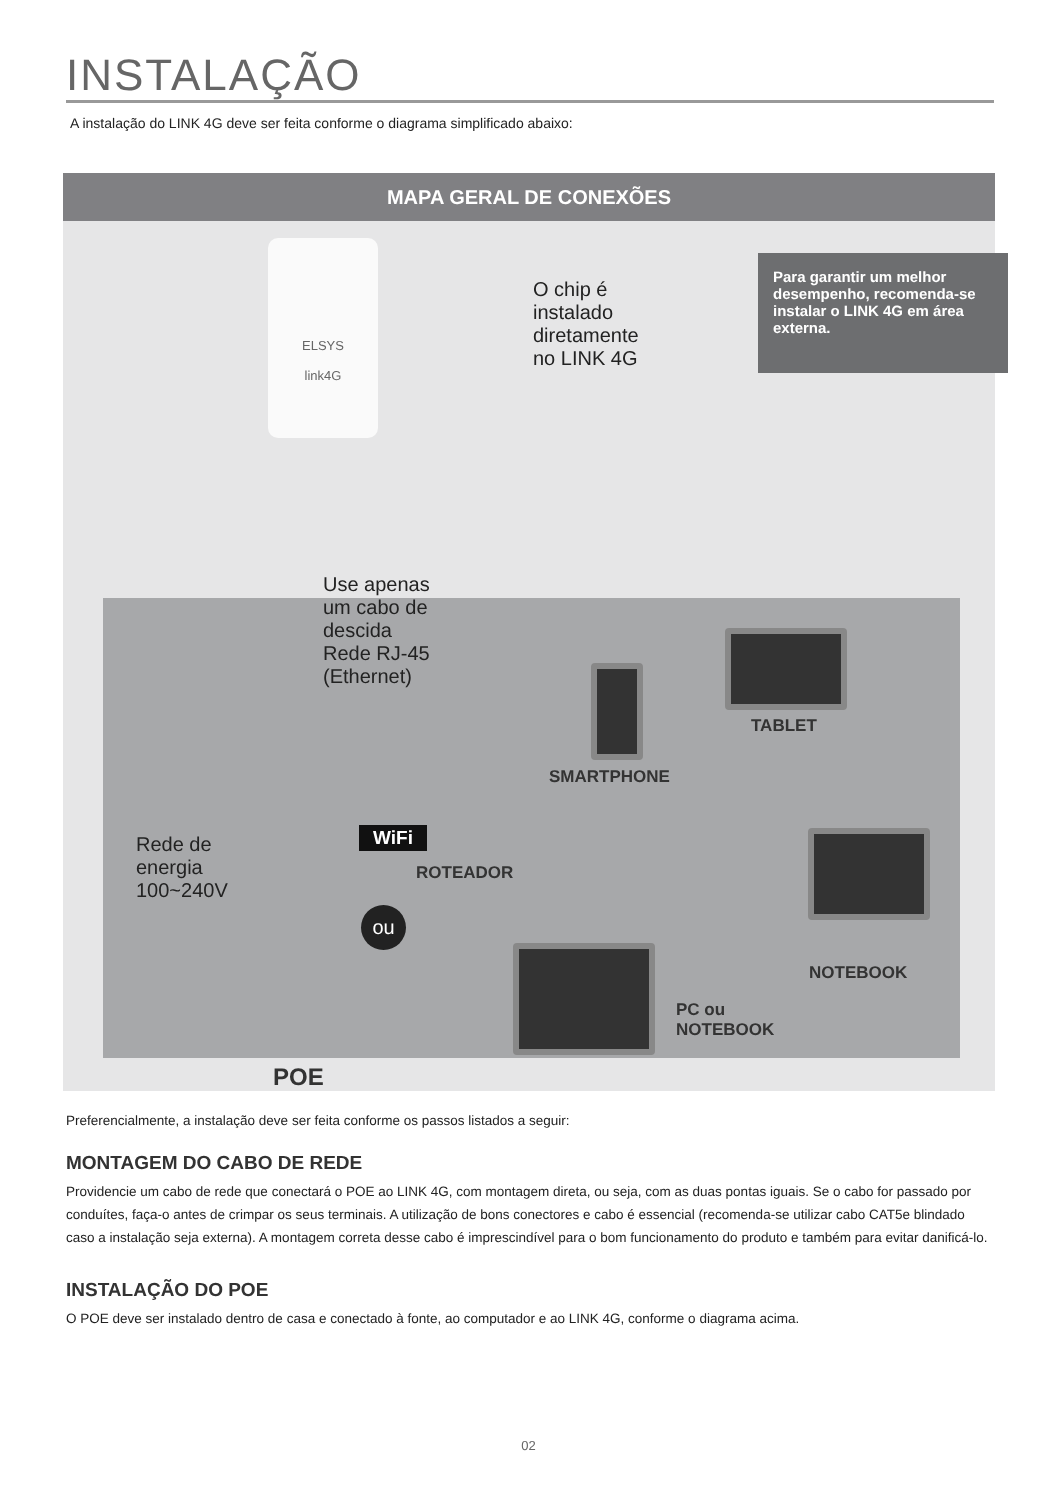INSTALAÇÃO
A instalação do LINK 4G deve ser feita conforme o diagrama simplificado abaixo:
MAPA GERAL DE CONEXÕES
ELSYS
link4G
O chip é
instalado
diretamente
no LINK 4G
Para garantir um melhor desempenho, recomenda-se instalar o LINK 4G em área externa.
Use apenas
um cabo de
descida
Rede RJ-45
(Ethernet)
TABLET
SMARTPHONE
WiFi
ROTEADOR
Rede de
energia
100~240V
ou
NOTEBOOK
PC ou
NOTEBOOK
POE
Preferencialmente, a instalação deve ser feita conforme os passos listados a seguir:
MONTAGEM DO CABO DE REDE
Providencie um cabo de rede que conectará o POE ao LINK 4G, com montagem direta, ou seja, com as duas pontas iguais. Se o cabo for passado por conduítes, faça-o antes de crimpar os seus terminais. A utilização de bons conectores e cabo é essencial (recomenda-se utilizar cabo CAT5e blindado caso a instalação seja externa). A montagem correta desse cabo é imprescindível para o bom funcionamento do produto e também para evitar danificá-lo.
INSTALAÇÃO DO POE
O POE deve ser instalado dentro de casa e conectado à fonte, ao computador e ao LINK 4G, conforme o diagrama acima.
02